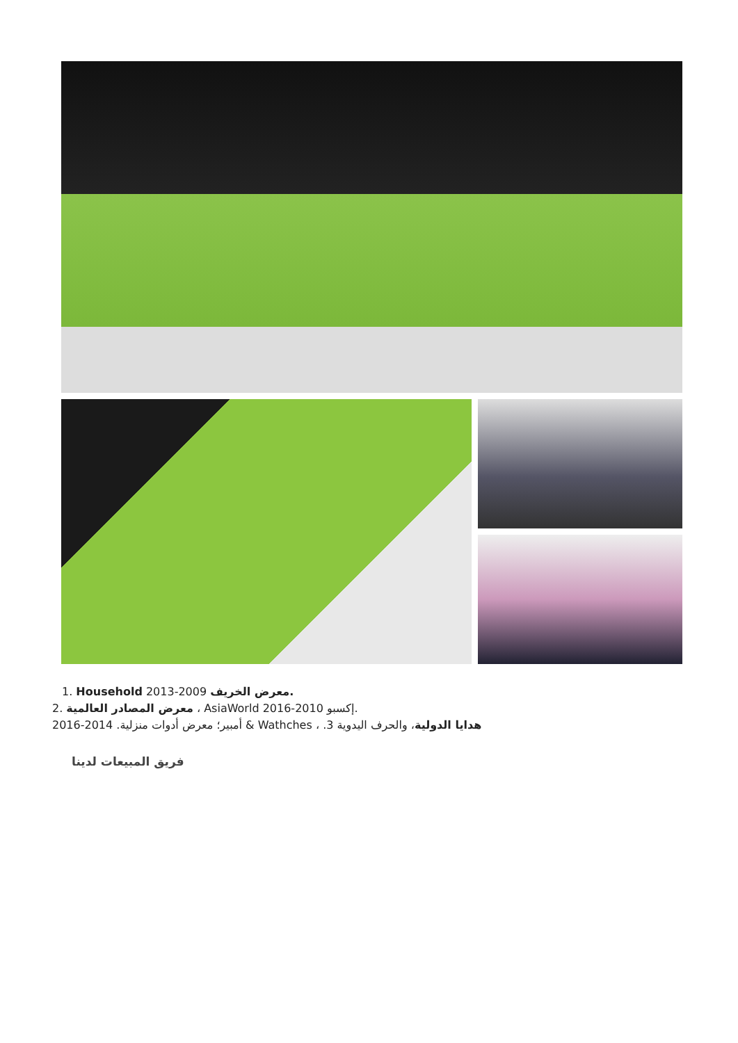1. Household 2013-2009 معرض الخريف.
معرض المصادر العالمية .2 ، AsiaWorld 2016-2010 إكسبو.
أمبير؛ معرض أدوات منزلية. 2014-2016 & Wathches ، .3 هدايا الدولية، والحرف اليدوية
فريق المبيعات لدينا